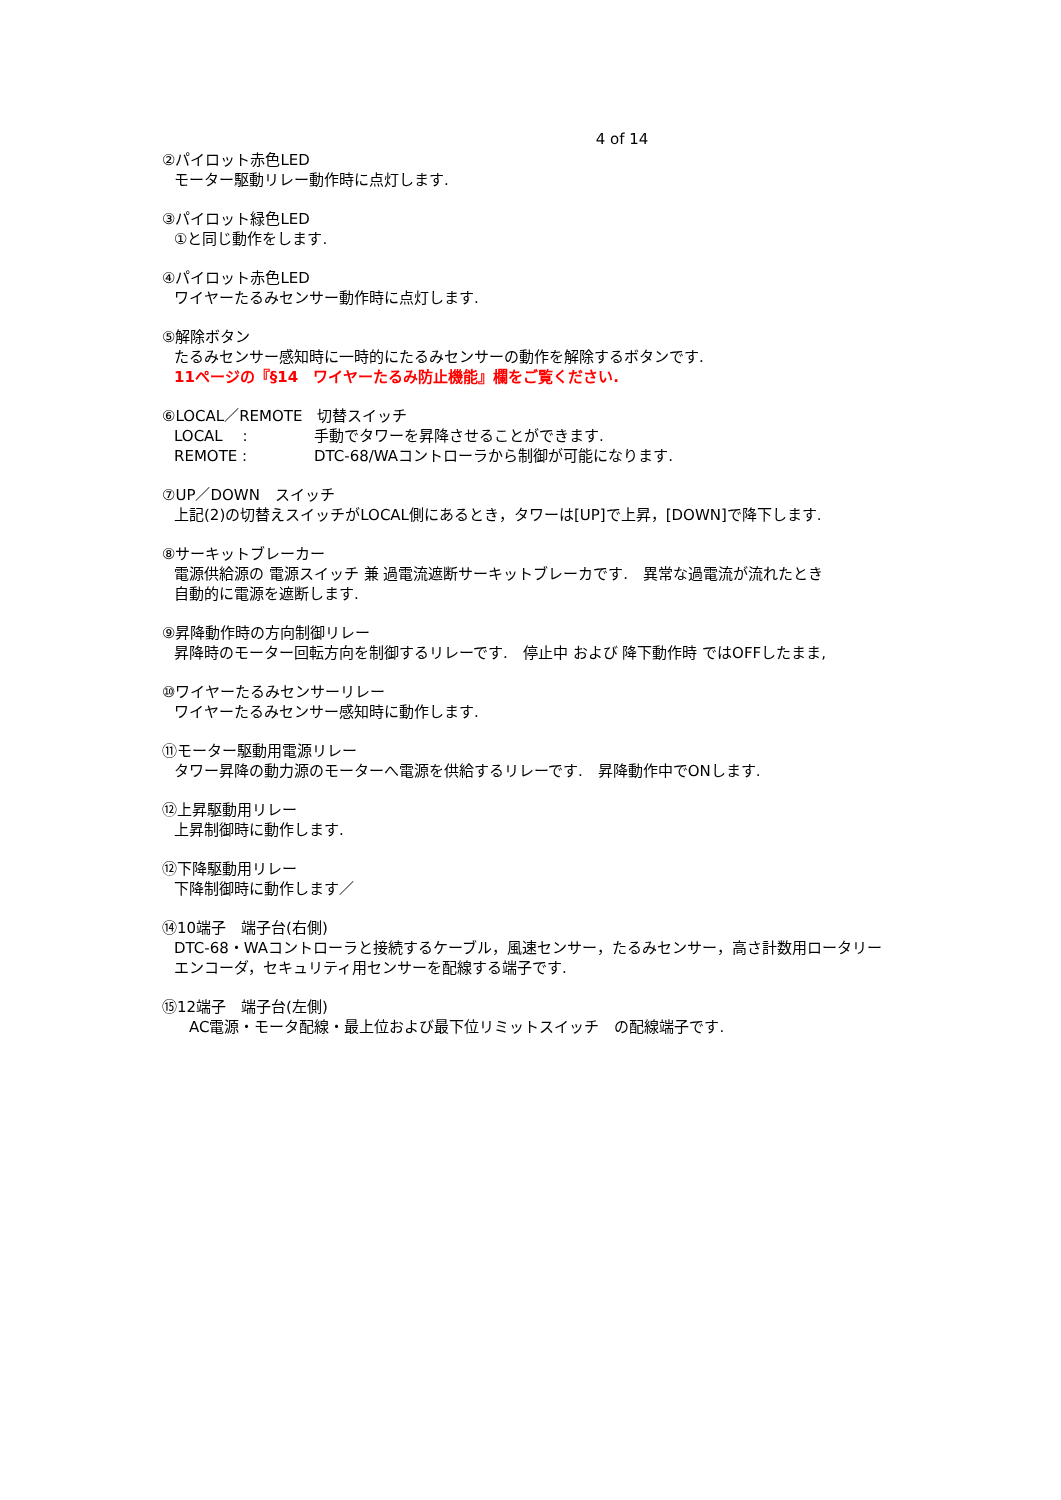4 of 14
②パイロット赤色LED
モーター駆動リレー動作時に点灯します.
③パイロット緑色LED
①と同じ動作をします.
④パイロット赤色LED
ワイヤーたるみセンサー動作時に点灯します.
⑤解除ボタン
たるみセンサー感知時に一時的にたるみセンサーの動作を解除するボタンです.
11ページの『§14　ワイヤーたるみ防止機能』欄をご覧ください.
⑥LOCAL／REMOTE　切替スイッチ
LOCAL　 : 手動でタワーを昇降させることができます.
REMOTE : DTC-68/WAコントローラから制御が可能になります.
⑦UP／DOWN　スイッチ
上記(2)の切替えスイッチがLOCAL側にあるとき，タワーは[UP]で上昇，[DOWN]で降下します.
⑧サーキットブレーカー
電源供給源の 電源スイッチ 兼 過電流遮断サーキットブレーカです.　異常な過電流が流れたとき
自動的に電源を遮断します.
⑨昇降動作時の方向制御リレー
昇降時のモーター回転方向を制御するリレーです.　停止中 および 降下動作時 ではOFFしたまま,
⑩ワイヤーたるみセンサーリレー
ワイヤーたるみセンサー感知時に動作します.
⑪モーター駆動用電源リレー
タワー昇降の動力源のモーターへ電源を供給するリレーです.　昇降動作中でONします.
⑫上昇駆動用リレー
上昇制御時に動作します.
⑫下降駆動用リレー
下降制御時に動作します／
⑭10端子　端子台(右側)
DTC-68・WAコントローラと接続するケーブル，風速センサー，たるみセンサー，高さ計数用ロータリー
エンコーダ，セキュリティ用センサーを配線する端子です.
⑮12端子　端子台(左側)
　AC電源・モータ配線・最上位および最下位リミットスイッチ　の配線端子です.